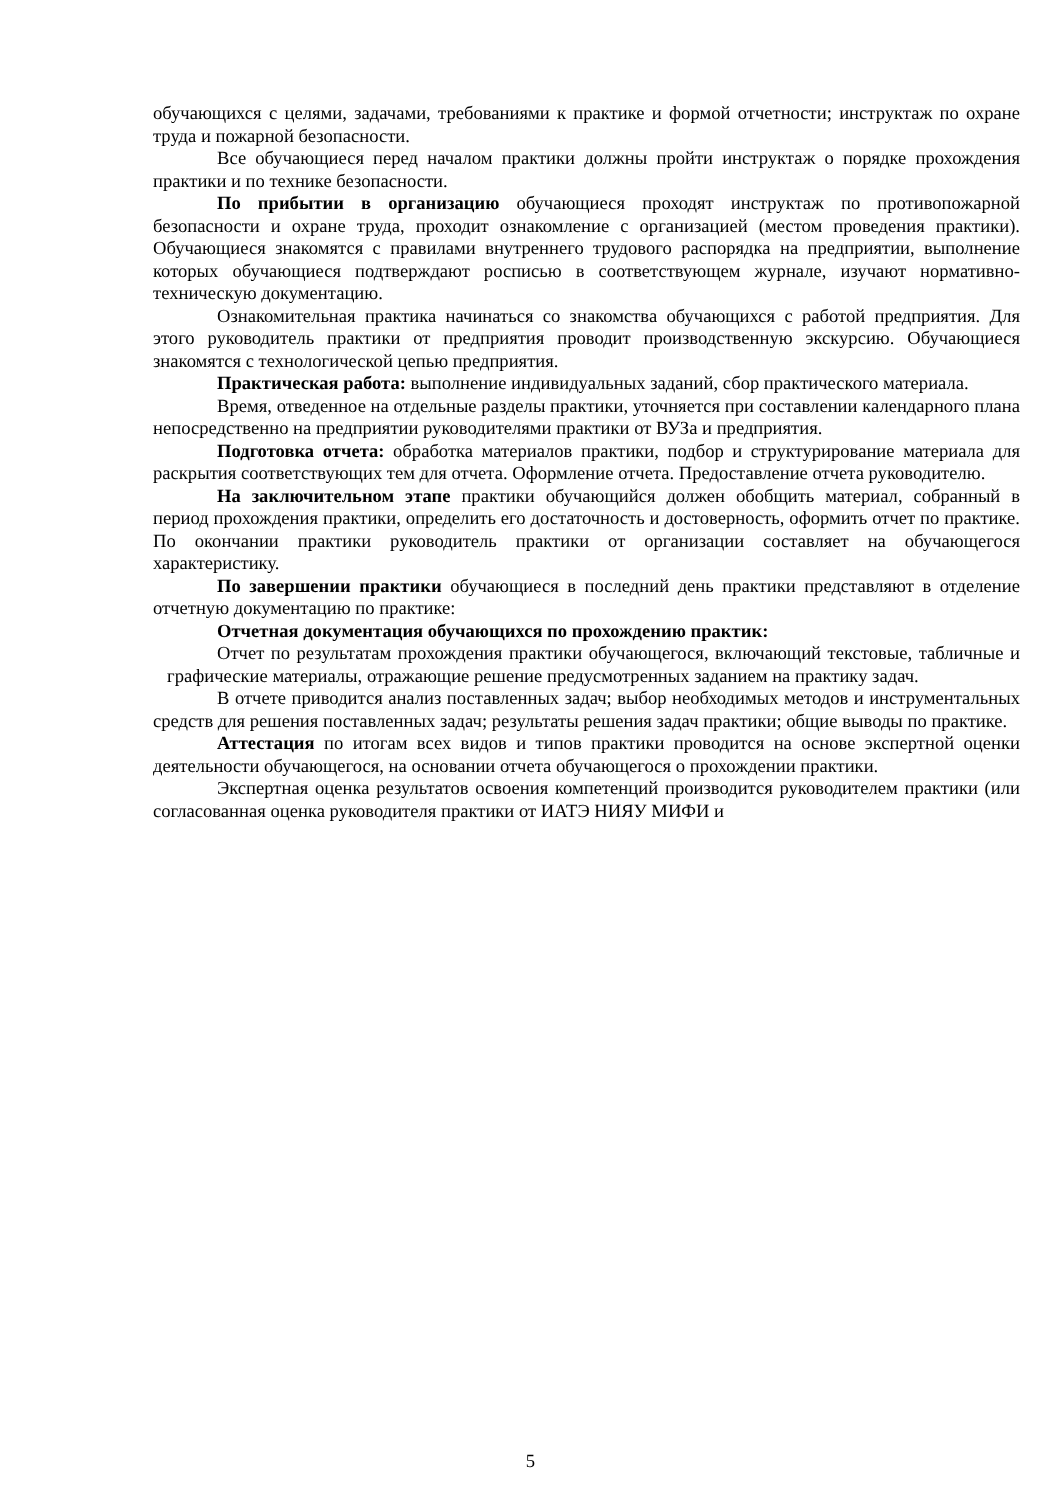обучающихся с целями, задачами, требованиями к практике и формой отчетности; инструктаж по охране труда и пожарной безопасности.
Все обучающиеся перед началом практики должны пройти инструктаж о порядке прохождения практики и по технике безопасности.
По прибытии в организацию обучающиеся проходят инструктаж по противопожарной безопасности и охране труда, проходит ознакомление с организацией (местом проведения практики). Обучающиеся знакомятся с правилами внутреннего трудового распорядка на предприятии, выполнение которых обучающиеся подтверждают росписью в соответствующем журнале, изучают нормативно-техническую документацию.
Ознакомительная практика начинаться со знакомства обучающихся с работой предприятия. Для этого руководитель практики от предприятия проводит производственную экскурсию. Обучающиеся знакомятся с технологической цепью предприятия.
Практическая работа: выполнение индивидуальных заданий, сбор практического материала.
Время, отведенное на отдельные разделы практики, уточняется при составлении календарного плана непосредственно на предприятии руководителями практики от ВУЗа и предприятия.
Подготовка отчета: обработка материалов практики, подбор и структурирование материала для раскрытия соответствующих тем для отчета. Оформление отчета. Предоставление отчета руководителю.
На заключительном этапе практики обучающийся должен обобщить материал, собранный в период прохождения практики, определить его достаточность и достоверность, оформить отчет по практике. По окончании практики руководитель практики от организации составляет на обучающегося характеристику.
По завершении практики обучающиеся в последний день практики представляют в отделение отчетную документацию по практике:
Отчетная документация обучающихся по прохождению практик:
Отчет по результатам прохождения практики обучающегося, включающий текстовые, табличные и графические материалы, отражающие решение предусмотренных заданием на практику задач.
В отчете приводится анализ поставленных задач; выбор необходимых методов и инструментальных средств для решения поставленных задач; результаты решения задач практики; общие выводы по практике.
Аттестация по итогам всех видов и типов практики проводится на основе экспертной оценки деятельности обучающегося, на основании отчета обучающегося о прохождении практики.
Экспертная оценка результатов освоения компетенций производится руководителем практики (или согласованная оценка руководителя практики от ИАТЭ НИЯУ МИФИ и
5